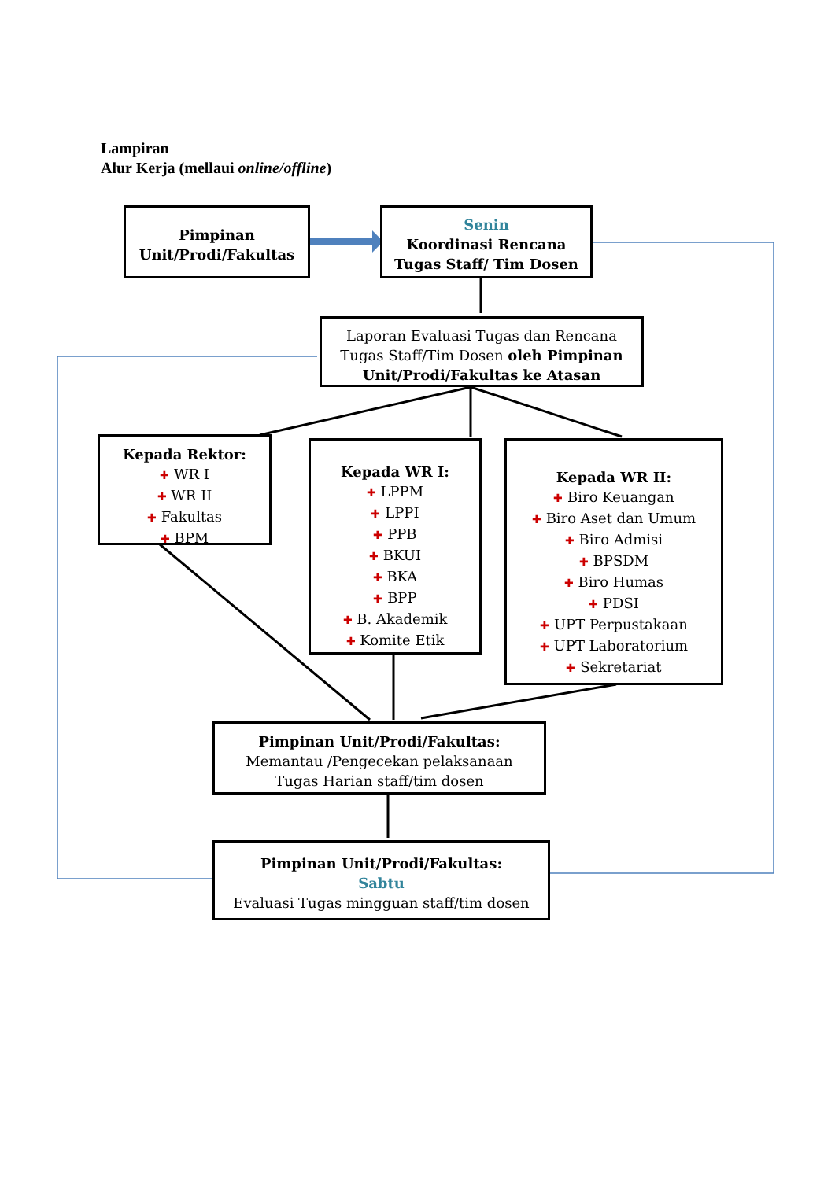Lampiran
Alur Kerja (mellaui online/offline)
Pimpinan
Unit/Prodi/Fakultas
Senin
Koordinasi Rencana
Tugas Staff/ Tim Dosen
Laporan Evaluasi Tugas dan Rencana
Tugas Staff/Tim Dosen oleh Pimpinan Unit/Prodi/Fakultas ke Atasan
Kepada Rektor:
✚ WR I
✚ WR II
✚ Fakultas
✚ BPM
Kepada WR I:
✚ LPPM
✚ LPPI
✚ PPB
✚ BKUI
✚ BKA
✚ BPP
✚ B. Akademik
✚ Komite Etik
Kepada WR II:
✚ Biro Keuangan
✚ Biro Aset dan Umum
✚ Biro Admisi
✚ BPSDM
✚ Biro Humas
✚ PDSI
✚ UPT Perpustakaan
✚ UPT Laboratorium
✚ Sekretariat
Pimpinan Unit/Prodi/Fakultas:
Memantau /Pengecekan pelaksanaan
Tugas Harian staff/tim dosen
Pimpinan Unit/Prodi/Fakultas:
Sabtu
Evaluasi Tugas mingguan staff/tim dosen